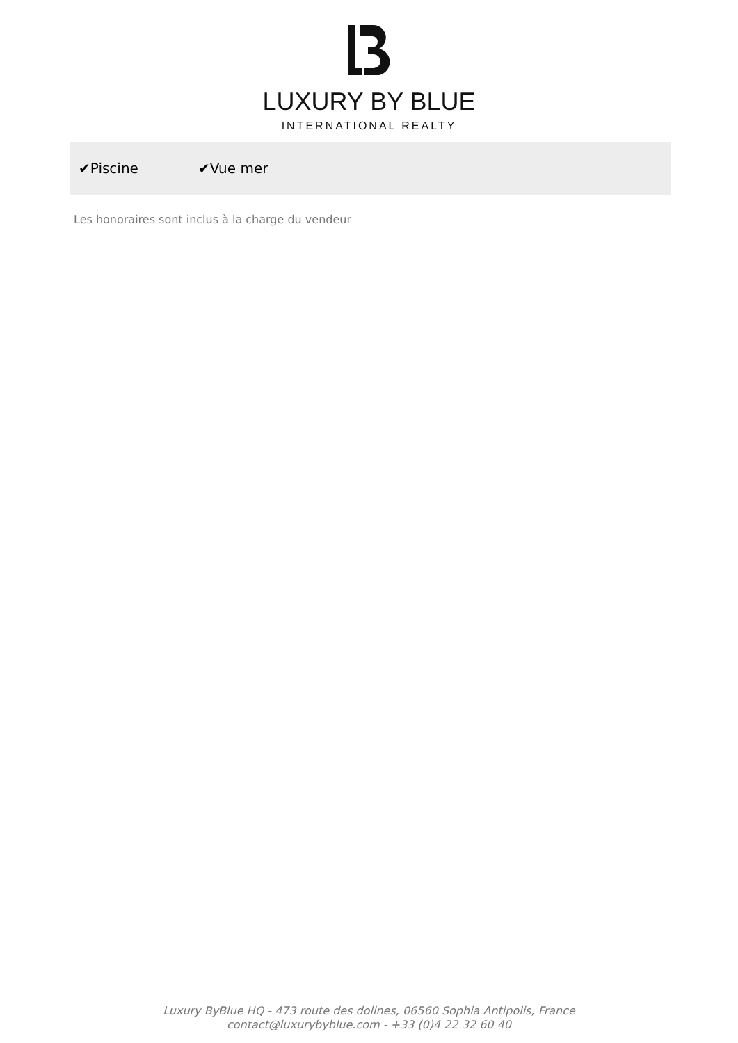LUXURY BY BLUE
INTERNATIONAL REALTY
✔Piscine ✔Vue mer
Les honoraires sont inclus à la charge du vendeur
Luxury ByBlue HQ - 473 route des dolines, 06560 Sophia Antipolis, France
contact@luxurybyblue.com - +33 (0)4 22 32 60 40